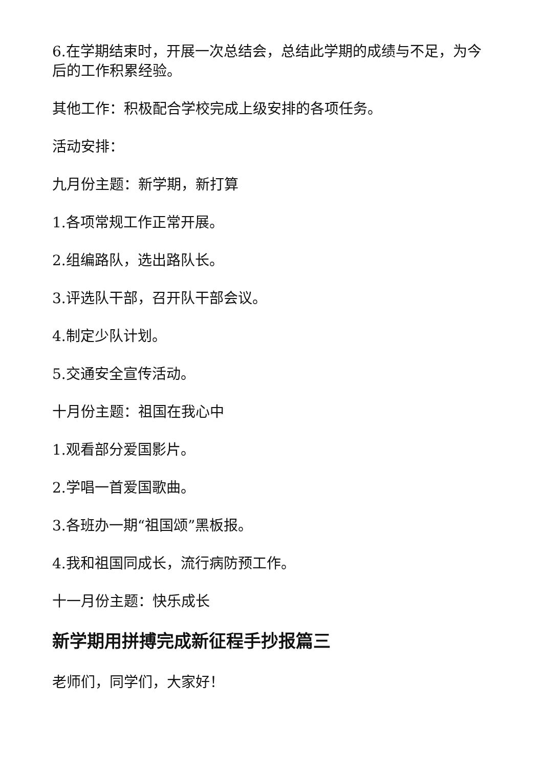6.在学期结束时，开展一次总结会，总结此学期的成绩与不足，为今后的工作积累经验。
其他工作：积极配合学校完成上级安排的各项任务。
活动安排：
九月份主题：新学期，新打算
1.各项常规工作正常开展。
2.组编路队，选出路队长。
3.评选队干部，召开队干部会议。
4.制定少队计划。
5.交通安全宣传活动。
十月份主题：祖国在我心中
1.观看部分爱国影片。
2.学唱一首爱国歌曲。
3.各班办一期“祖国颂”黑板报。
4.我和祖国同成长，流行病防预工作。
十一月份主题：快乐成长
新学期用拼搏完成新征程手抄报篇三
老师们，同学们，大家好！